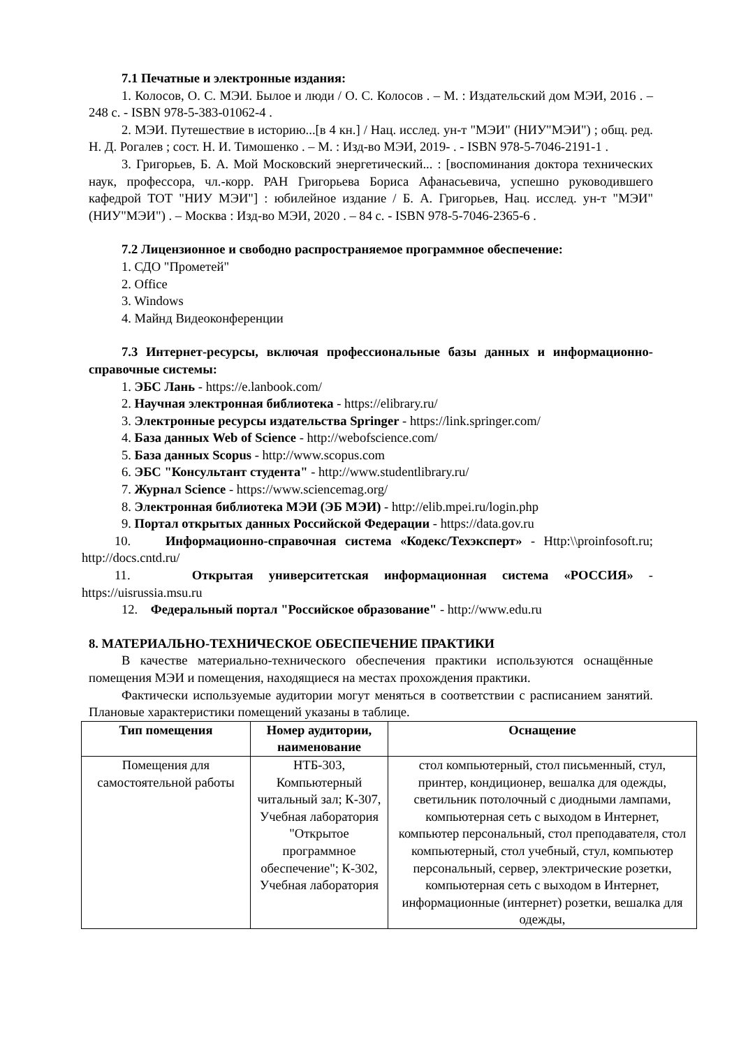7.1 Печатные и электронные издания:
1. Колосов, О. С. МЭИ. Былое и люди / О. С. Колосов . – М. : Издательский дом МЭИ, 2016 . – 248 с. - ISBN 978-5-383-01062-4 .
2. МЭИ. Путешествие в историю...[в 4 кн.] / Нац. исслед. ун-т "МЭИ" (НИУ"МЭИ") ; общ. ред. Н. Д. Рогалев ; сост. Н. И. Тимошенко . – М. : Изд-во МЭИ, 2019- . - ISBN 978-5-7046-2191-1 .
3. Григорьев, Б. А. Мой Московский энергетический... : [воспоминания доктора технических наук, профессора, чл.-корр. РАН Григорьева Бориса Афанасьевича, успешно руководившего кафедрой ТОТ "НИУ МЭИ"] : юбилейное издание / Б. А. Григорьев, Нац. исслед. ун-т "МЭИ" (НИУ"МЭИ") . – Москва : Изд-во МЭИ, 2020 . – 84 с. - ISBN 978-5-7046-2365-6 .
7.2 Лицензионное и свободно распространяемое программное обеспечение:
1. СДО "Прометей"
2. Office
3. Windows
4. Майнд Видеоконференции
7.3 Интернет-ресурсы, включая профессиональные базы данных и информационно-справочные системы:
1. ЭБС Лань - https://e.lanbook.com/
2. Научная электронная библиотека - https://elibrary.ru/
3. Электронные ресурсы издательства Springer - https://link.springer.com/
4. База данных Web of Science - http://webofscience.com/
5. База данных Scopus - http://www.scopus.com
6. ЭБС "Консультант студента" - http://www.studentlibrary.ru/
7. Журнал Science - https://www.sciencemag.org/
8. Электронная библиотека МЭИ (ЭБ МЭИ) - http://elib.mpei.ru/login.php
9. Портал открытых данных Российской Федерации - https://data.gov.ru
10. Информационно-справочная система «Кодекс/Техэксперт» - Http:\\proinfosoft.ru; http://docs.cntd.ru/
11. Открытая университетская информационная система «РОССИЯ» - https://uisrussia.msu.ru
12. Федеральный портал "Российское образование" - http://www.edu.ru
8. МАТЕРИАЛЬНО-ТЕХНИЧЕСКОЕ ОБЕСПЕЧЕНИЕ ПРАКТИКИ
В качестве материально-технического обеспечения практики используются оснащённые помещения МЭИ и помещения, находящиеся на местах прохождения практики.
Фактически используемые аудитории могут меняться в соответствии с расписанием занятий. Плановые характеристики помещений указаны в таблице.
| Тип помещения | Номер аудитории, наименование | Оснащение |
| --- | --- | --- |
| Помещения для самостоятельной работы | НТБ-303, Компьютерный читальный зал; К-307, Учебная лаборатория "Открытое программное обеспечение"; К-302, Учебная лаборатория | стол компьютерный, стол письменный, стул, принтер, кондиционер, вешалка для одежды, светильник потолочный с диодными лампами, компьютерная сеть с выходом в Интернет, компьютер персональный, стол преподавателя, стол компьютерный, стол учебный, стул, компьютер персональный, сервер, электрические розетки, компьютерная сеть с выходом в Интернет, информационные (интернет) розетки, вешалка для одежды, |